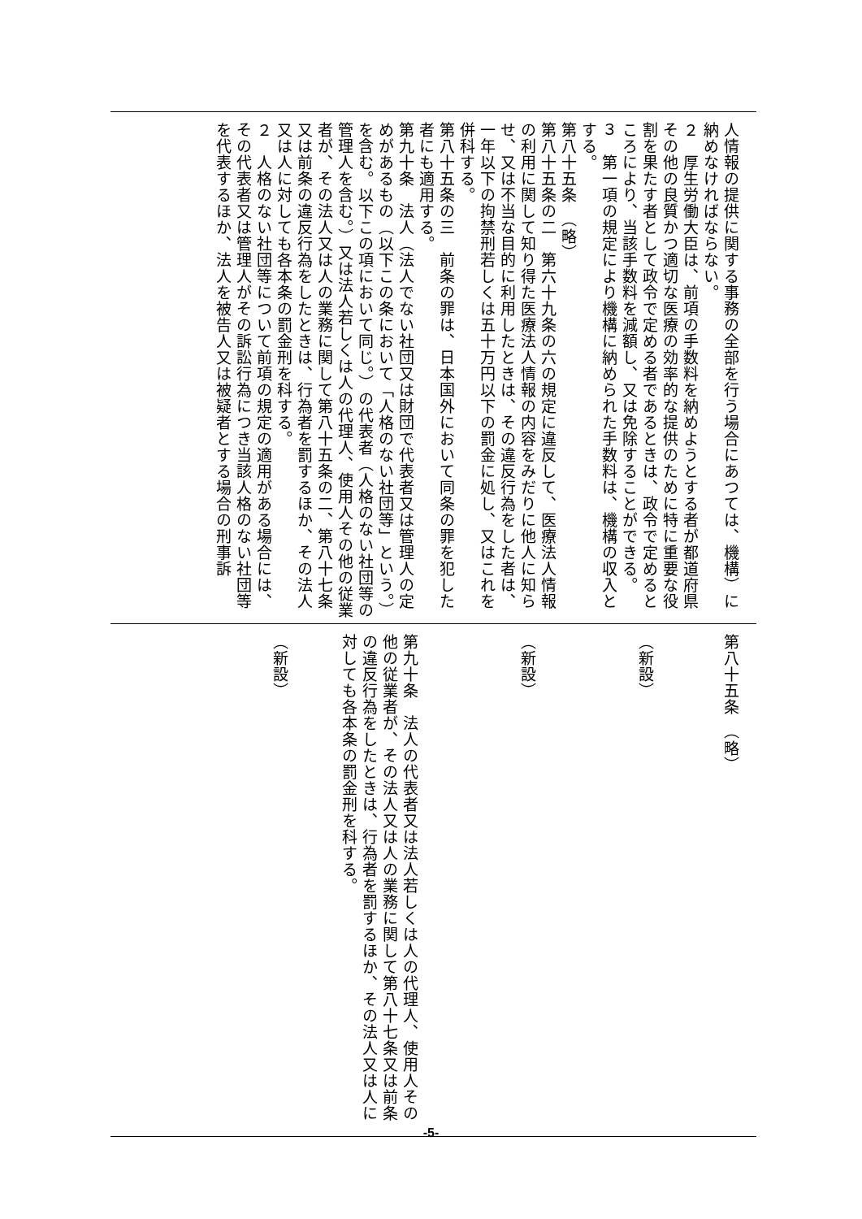人情報の提供に関する事務の全部を行う場合にあつては、機構）に納めなければならない。
２　厚生労働大臣は、前項の手数料を納めようとする者が都道府県その他の良質かつ適切な医療の効率的な提供のために特に重要な役割を果たす者として政令で定める者であるときは、政令で定めるところにより、当該手数料を減額し、又は免除することができる。
３　第一項の規定により機構に納められた手数料は、機構の収入とする。
第八十五条　（略）
第八十五条の二　第六十九条の六の規定に違反して、医療法人情報の利用に関して知り得た医療法人情報の内容をみだりに他人に知らせ、又は不当な目的に利用したときは、その違反行為をした者は、一年以下の拘禁刑若しくは五十万円以下の罰金に処し、又はこれを併科する。
第八十五条の三　前条の罪は、日本国外において同条の罪を犯した者にも適用する。
第九十条　法人（法人でない社団又は財団で代表者又は管理人の定めがあるもの（以下この条において「人格のない社団等」という。）を含む。以下この項において同じ。）の代表者（人格のない社団等の管理人を含む。）又は法人若しくは人の代理人、使用人その他の従業者が、その法人又は人の業務に関して第八十五条の二、第八十七条又は前条の違反行為をしたときは、行為者を罰するほか、その法人又は人に対しても各本条の罰金刑を科する。
２　人格のない社団等について前項の規定の適用がある場合には、その代表者又は管理人がその訴訟行為につき当該人格のない社団等を代表するほか、法人を被告人又は被疑者とする場合の刑事訴
第八十五条　（略）
（新設）
（新設）
第九十条　法人の代表者又は法人若しくは人の代理人、使用人その他の従業者が、その法人又は人の業務に関して第八十七条又は前条の違反行為をしたときは、行為者を罰するほか、その法人又は人に対しても各本条の罰金刑を科する。
（新設）
-5-